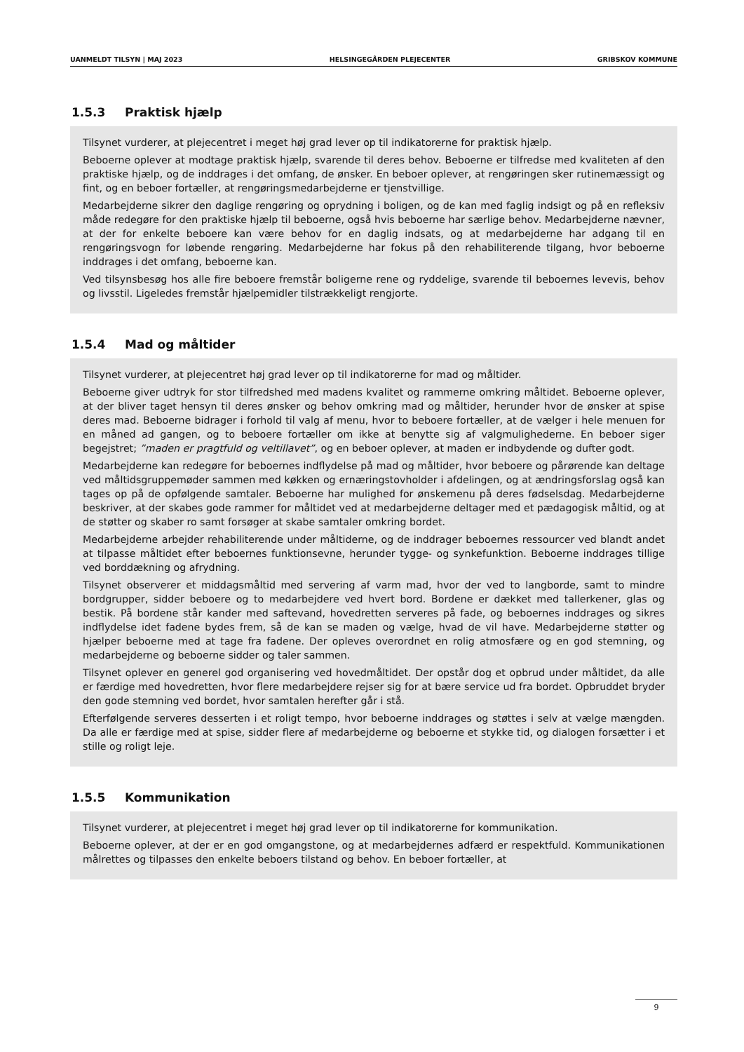UANMELDT TILSYN | MAJ 2023 HELSINGEGÅRDEN PLEJECENTER GRIBSKOV KOMMUNE
1.5.3 Praktisk hjælp
Tilsynet vurderer, at plejecentret i meget høj grad lever op til indikatorerne for praktisk hjælp.
Beboerne oplever at modtage praktisk hjælp, svarende til deres behov. Beboerne er tilfredse med kvaliteten af den praktiske hjælp, og de inddrages i det omfang, de ønsker. En beboer oplever, at rengøringen sker rutinemæssigt og fint, og en beboer fortæller, at rengøringsmedarbejderne er tjenstvillige.
Medarbejderne sikrer den daglige rengøring og oprydning i boligen, og de kan med faglig indsigt og på en refleksiv måde redegøre for den praktiske hjælp til beboerne, også hvis beboerne har særlige behov. Medarbejderne nævner, at der for enkelte beboere kan være behov for en daglig indsats, og at medarbejderne har adgang til en rengøringsvogn for løbende rengøring. Medarbejderne har fokus på den rehabiliterende tilgang, hvor beboerne inddrages i det omfang, beboerne kan.
Ved tilsynsbesøg hos alle fire beboere fremstår boligerne rene og ryddelige, svarende til beboernes levevis, behov og livsstil. Ligeledes fremstår hjælpemidler tilstrækkeligt rengjorte.
1.5.4 Mad og måltider
Tilsynet vurderer, at plejecentret høj grad lever op til indikatorerne for mad og måltider.
Beboerne giver udtryk for stor tilfredshed med madens kvalitet og rammerne omkring måltidet. Beboerne oplever, at der bliver taget hensyn til deres ønsker og behov omkring mad og måltider, herunder hvor de ønsker at spise deres mad. Beboerne bidrager i forhold til valg af menu, hvor to beboere fortæller, at de vælger i hele menuen for en måned ad gangen, og to beboere fortæller om ikke at benytte sig af valgmulighederne. En beboer siger begejstret; ”maden er pragtfuld og veltillavet”, og en beboer oplever, at maden er indbydende og dufter godt.
Medarbejderne kan redegøre for beboernes indflydelse på mad og måltider, hvor beboere og pårørende kan deltage ved måltidsgruppemøder sammen med køkken og ernæringstovholder i afdelingen, og at ændringsforslag også kan tages op på de opfølgende samtaler. Beboerne har mulighed for ønskemenu på deres fødselsdag. Medarbejderne beskriver, at der skabes gode rammer for måltidet ved at medarbejderne deltager med et pædagogisk måltid, og at de støtter og skaber ro samt forsøger at skabe samtaler omkring bordet.
Medarbejderne arbejder rehabiliterende under måltiderne, og de inddrager beboernes ressourcer ved blandt andet at tilpasse måltidet efter beboernes funktionsevne, herunder tygge- og synkefunktion. Beboerne inddrages tillige ved borddækning og afrydning.
Tilsynet observerer et middagsmåltid med servering af varm mad, hvor der ved to langborde, samt to mindre bordgrupper, sidder beboere og to medarbejdere ved hvert bord. Bordene er dækket med tallerkener, glas og bestik. På bordene står kander med saftevand, hovedretten serveres på fade, og beboernes inddrages og sikres indflydelse idet fadene bydes frem, så de kan se maden og vælge, hvad de vil have. Medarbejderne støtter og hjælper beboerne med at tage fra fadene. Der opleves overordnet en rolig atmosfære og en god stemning, og medarbejderne og beboerne sidder og taler sammen.
Tilsynet oplever en generel god organisering ved hovedmåltidet. Der opstår dog et opbrud under måltidet, da alle er færdige med hovedretten, hvor flere medarbejdere rejser sig for at bære service ud fra bordet. Opbruddet bryder den gode stemning ved bordet, hvor samtalen herefter går i stå.
Efterfølgende serveres desserten i et roligt tempo, hvor beboerne inddrages og støttes i selv at vælge mængden. Da alle er færdige med at spise, sidder flere af medarbejderne og beboerne et stykke tid, og dialogen forsætter i et stille og roligt leje.
1.5.5 Kommunikation
Tilsynet vurderer, at plejecentret i meget høj grad lever op til indikatorerne for kommunikation.
Beboerne oplever, at der er en god omgangstone, og at medarbejdernes adfærd er respektfuld. Kommunikationen målrettes og tilpasses den enkelte beboers tilstand og behov. En beboer fortæller, at
9